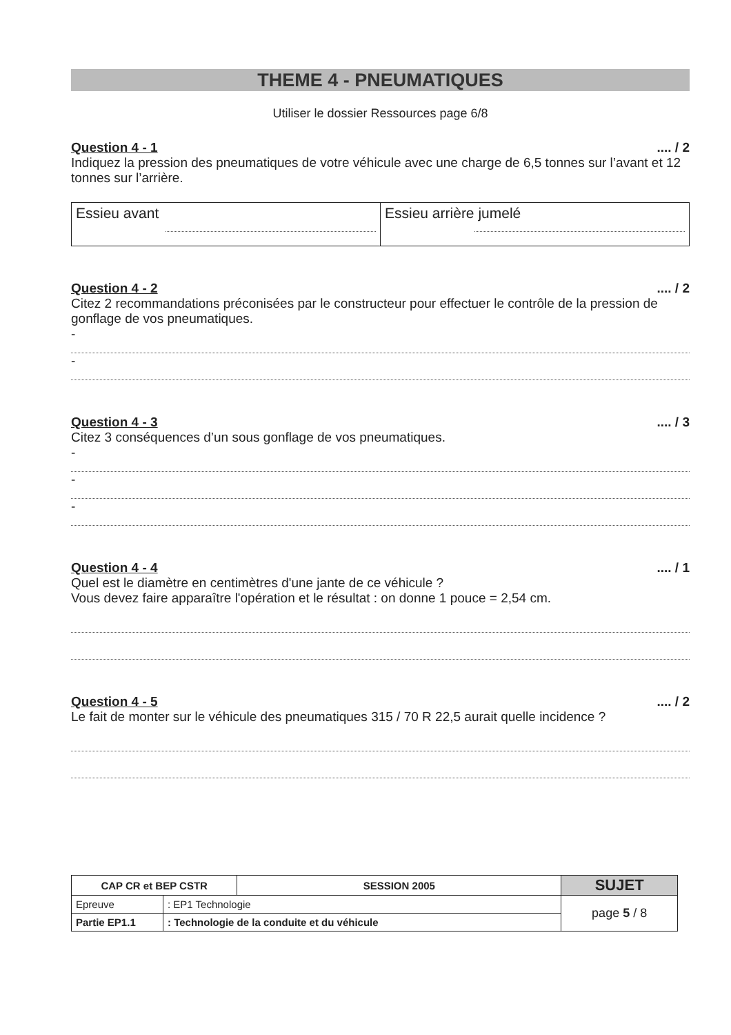THEME 4 - PNEUMATIQUES
Utiliser le dossier Ressources page 6/8
Question 4 - 1.... / 2
Indiquez la pression des pneumatiques de votre véhicule avec une charge de 6,5 tonnes sur l’avant et 12 tonnes sur l’arrière.
| Essieu avant | Essieu arrière jumelé |
Question 4 - 2.... / 2
Citez 2 recommandations préconisées par le constructeur pour effectuer le contrôle de la pression de gonflage de vos pneumatiques.
-
-
Question 4 - 3.... / 3
Citez 3 conséquences d’un sous gonflage de vos pneumatiques.
-
-
-
Question 4 - 4.... / 1
Quel est le diamètre en centimètres d'une jante de ce véhicule ?
Vous devez faire apparaître l'opération et le résultat : on donne 1 pouce = 2,54 cm.
Question 4 - 5.... / 2
Le fait de monter sur le véhicule des pneumatiques 315 / 70 R 22,5 aurait quelle incidence ?
| CAP CR et BEP CSTR | | SESSION 2005 | SUJET |
| --- | --- | --- | --- |
| Epreuve | : EP1 Technologie | | page 5 / 8 |
| Partie EP1.1 | : Technologie de la conduite et du véhicule | | |